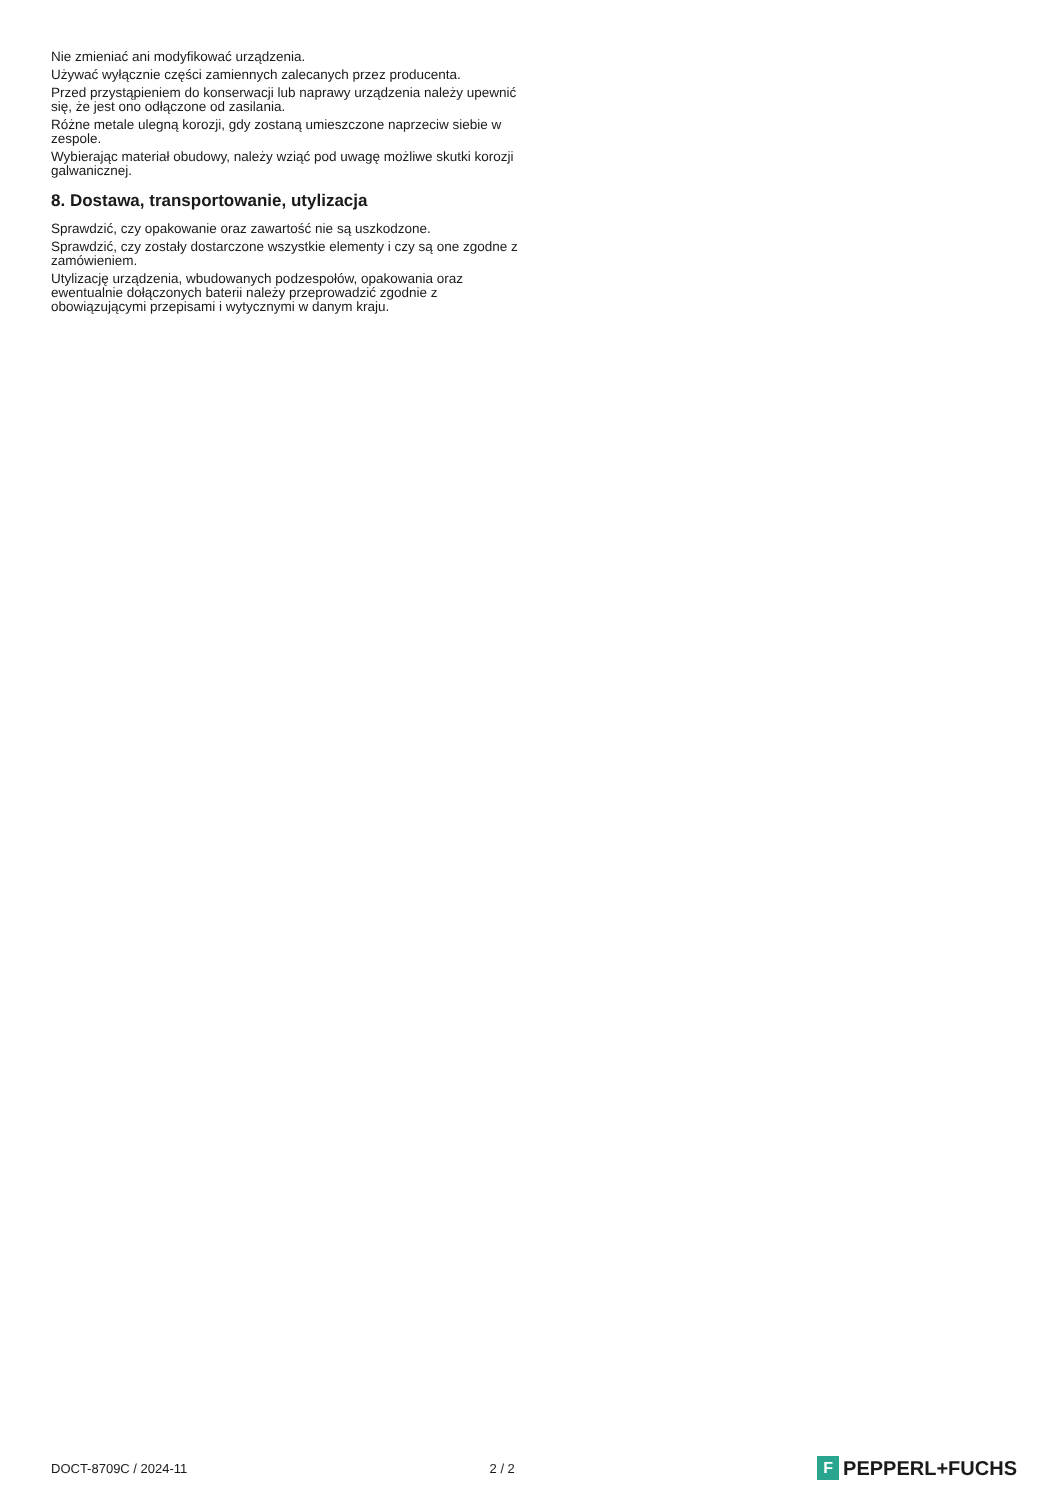Nie zmieniać ani modyfikować urządzenia.
Używać wyłącznie części zamiennych zalecanych przez producenta.
Przed przystąpieniem do konserwacji lub naprawy urządzenia należy upewnić się, że jest ono odłączone od zasilania.
Różne metale ulegną korozji, gdy zostaną umieszczone naprzeciw siebie w zespole.
Wybierając materiał obudowy, należy wziąć pod uwagę możliwe skutki korozji galwanicznej.
8. Dostawa, transportowanie, utylizacja
Sprawdzić, czy opakowanie oraz zawartość nie są uszkodzone.
Sprawdzić, czy zostały dostarczone wszystkie elementy i czy są one zgodne z zamówieniem.
Utylizację urządzenia, wbudowanych podzespołów, opakowania oraz ewentualnie dołączonych baterii należy przeprowadzić zgodnie z obowiązującymi przepisami i wytycznymi w danym kraju.
DOCT-8709C / 2024-11 2 / 2
F PEPPERL+FUCHS